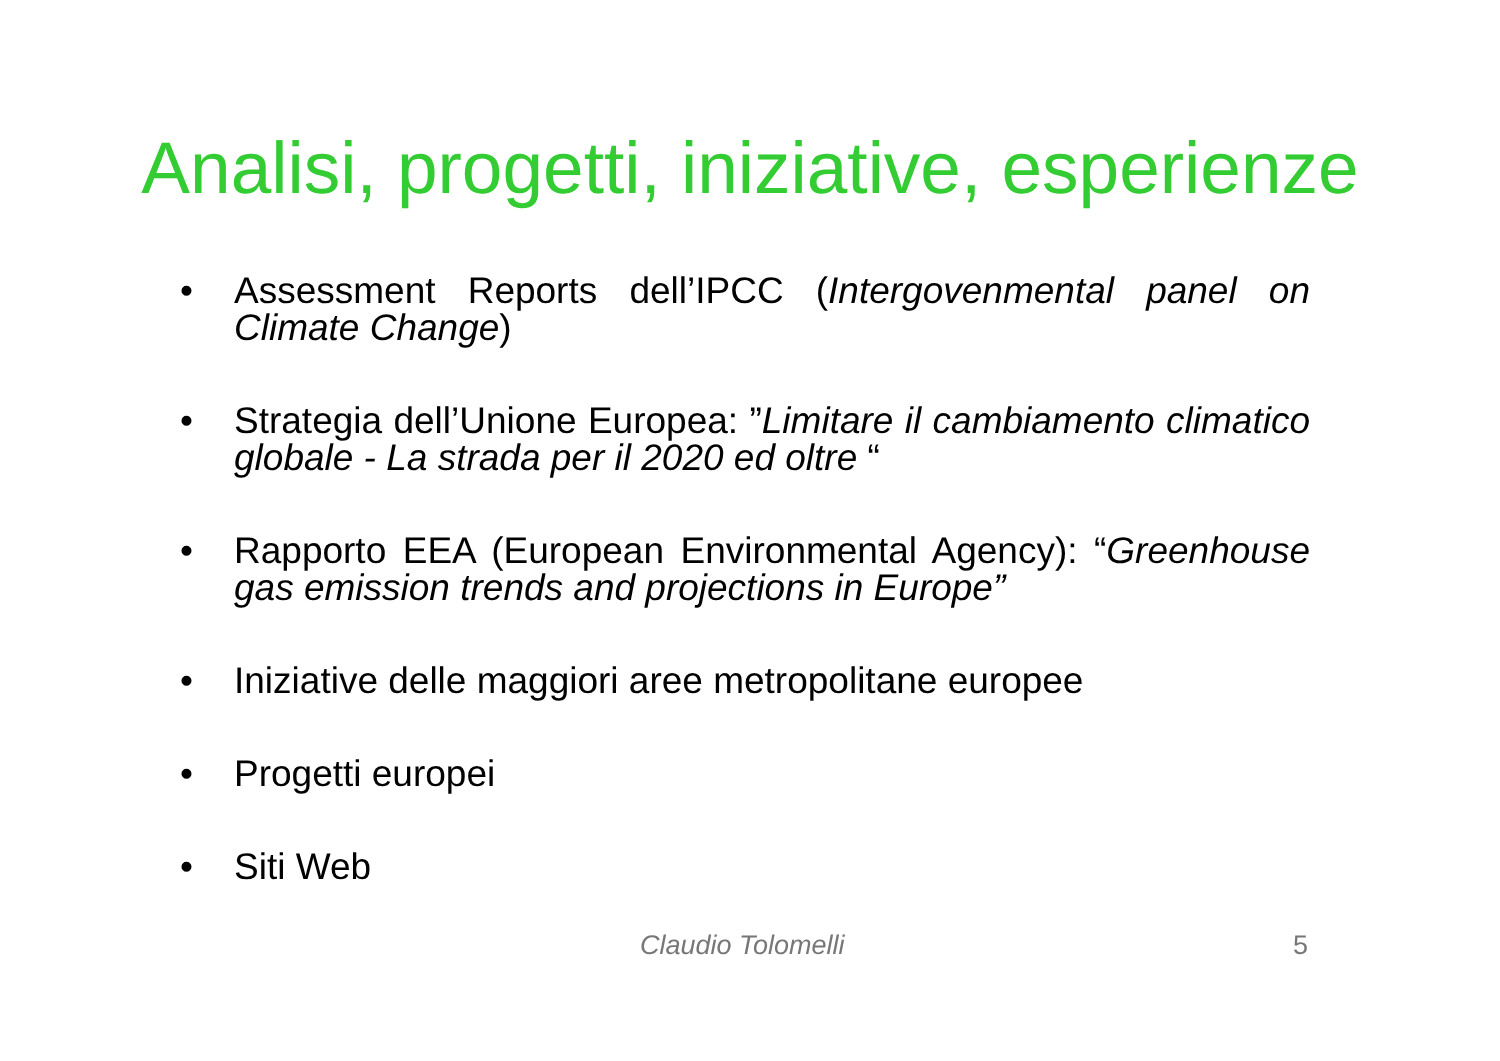Analisi, progetti, iniziative, esperienze
• Assessment Reports dell’IPCC (Intergovenmental panel on Climate Change)
• Strategia dell’Unione Europea: ”Limitare il cambiamento climatico globale - La strada per il 2020 ed oltre “
• Rapporto EEA (European Environmental Agency): “Greenhouse gas emission trends and projections in Europe”
• Iniziative delle maggiori aree metropolitane europee
• Progetti europei
• Siti Web
Claudio Tolomelli 5